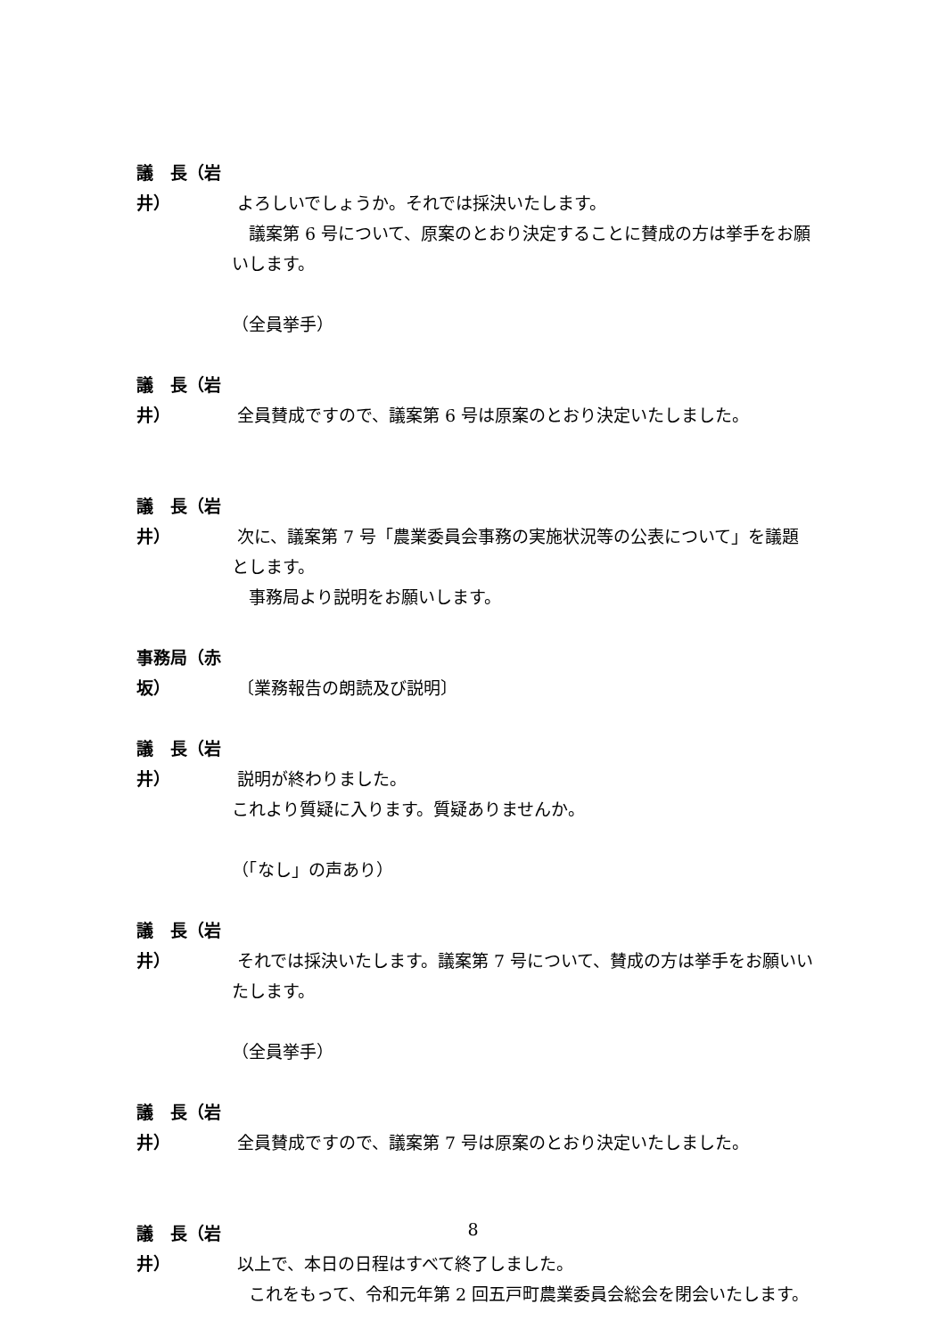議　長（岩井） よろしいでしょうか。それでは採決いたします。
　議案第 6 号について、原案のとおり決定することに賛成の方は挙手をお願いします。
（全員挙手）
議　長（岩井） 全員賛成ですので、議案第 6 号は原案のとおり決定いたしました。
議　長（岩井） 次に、議案第 7 号「農業委員会事務の実施状況等の公表について」を議題とします。
　事務局より説明をお願いします。
事務局（赤坂） 〔業務報告の朗読及び説明〕
議　長（岩井） 説明が終わりました。
これより質疑に入ります。質疑ありませんか。
（「なし」の声あり）
議　長（岩井） それでは採決いたします。議案第 7 号について、賛成の方は挙手をお願いいたします。
（全員挙手）
議　長（岩井） 全員賛成ですので、議案第 7 号は原案のとおり決定いたしました。
議　長（岩井） 以上で、本日の日程はすべて終了しました。
　これをもって、令和元年第 2 回五戸町農業委員会総会を閉会いたします。
8